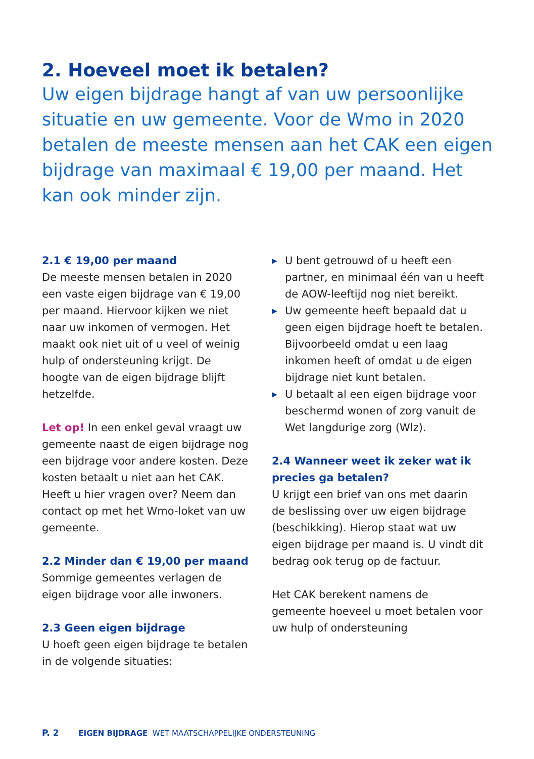2. Hoeveel moet ik betalen?
Uw eigen bijdrage hangt af van uw persoonlijke situatie en uw gemeente. Voor de Wmo in 2020 betalen de meeste mensen aan het CAK een eigen bijdrage van maximaal € 19,00 per maand. Het kan ook minder zijn.
2.1 € 19,00 per maand
De meeste mensen betalen in 2020 een vaste eigen bijdrage van € 19,00 per maand. Hiervoor kijken we niet naar uw inkomen of vermogen. Het maakt ook niet uit of u veel of weinig hulp of ondersteuning krijgt. De hoogte van de eigen bijdrage blijft hetzelfde.
Let op! In een enkel geval vraagt uw gemeente naast de eigen bijdrage nog een bijdrage voor andere kosten. Deze kosten betaalt u niet aan het CAK. Heeft u hier vragen over? Neem dan contact op met het Wmo-loket van uw gemeente.
2.2 Minder dan € 19,00 per maand
Sommige gemeentes verlagen de eigen bijdrage voor alle inwoners.
2.3 Geen eigen bijdrage
U hoeft geen eigen bijdrage te betalen in de volgende situaties:
▶ U bent getrouwd of u heeft een partner, en minimaal één van u heeft de AOW-leeftijd nog niet bereikt.
▶ Uw gemeente heeft bepaald dat u geen eigen bijdrage hoeft te betalen. Bijvoorbeeld omdat u een laag inkomen heeft of omdat u de eigen bijdrage niet kunt betalen.
▶ U betaalt al een eigen bijdrage voor beschermd wonen of zorg vanuit de Wet langdurige zorg (Wlz).
2.4 Wanneer weet ik zeker wat ik precies ga betalen?
U krijgt een brief van ons met daarin de beslissing over uw eigen bijdrage (beschikking). Hierop staat wat uw eigen bijdrage per maand is. U vindt dit bedrag ook terug op de factuur.
Het CAK berekent namens de gemeente hoeveel u moet betalen voor uw hulp of ondersteuning
P. 2 EIGEN BIJDRAGE WET MAATSCHAPPELIJKE ONDERSTEUNING